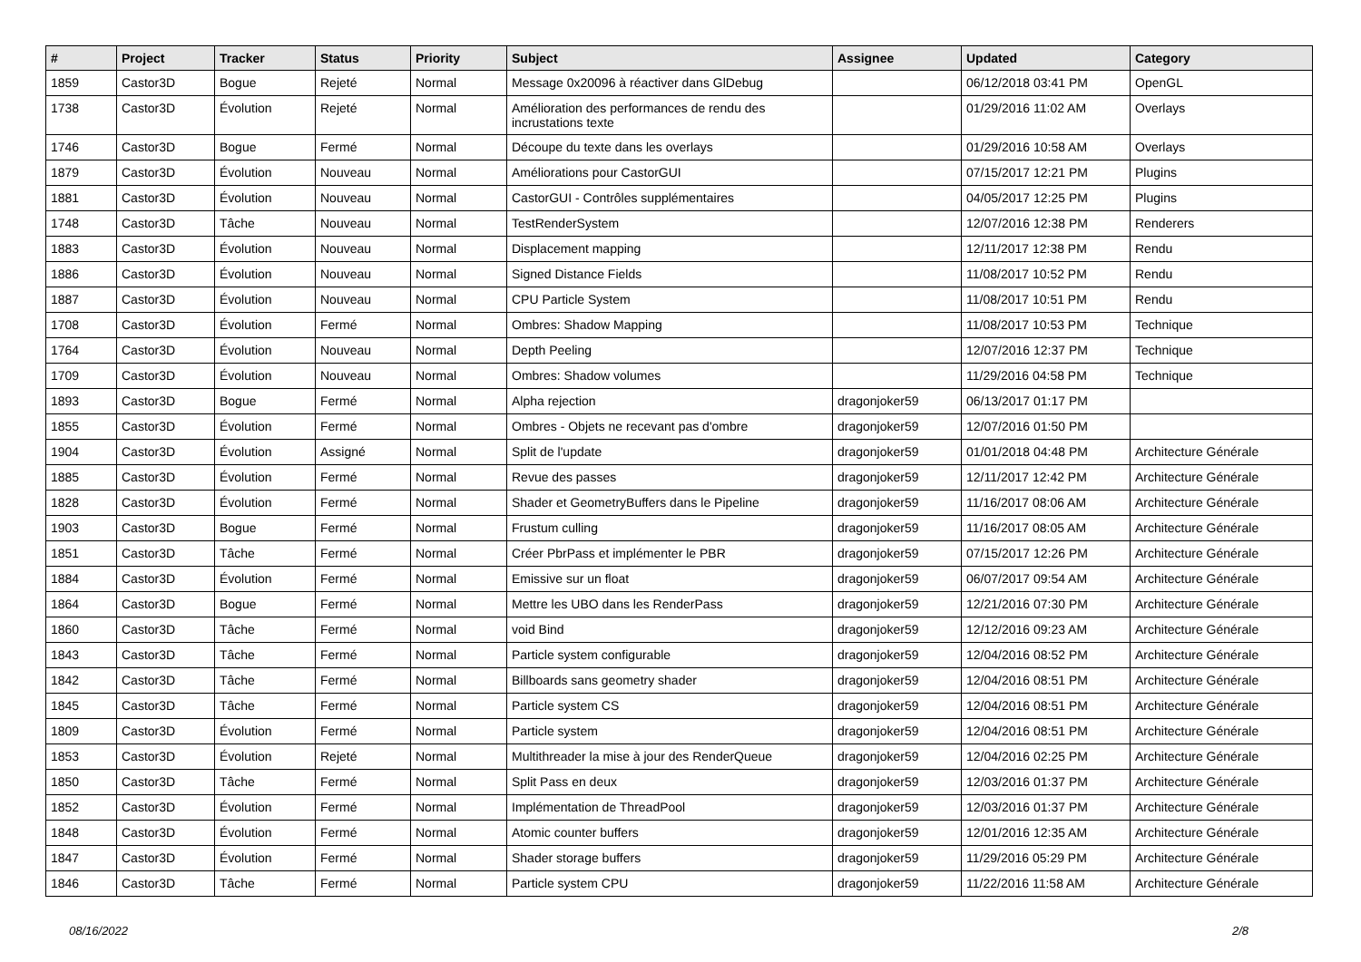| # | Project | Tracker | Status | Priority | Subject | Assignee | Updated | Category |
| --- | --- | --- | --- | --- | --- | --- | --- | --- |
| 1859 | Castor3D | Bogue | Rejeté | Normal | Message 0x20096 à réactiver dans GlDebug | | 06/12/2018 03:41 PM | OpenGL |
| 1738 | Castor3D | Évolution | Rejeté | Normal | Amélioration des performances de rendu des incrustations texte | | 01/29/2016 11:02 AM | Overlays |
| 1746 | Castor3D | Bogue | Fermé | Normal | Découpe du texte dans les overlays | | 01/29/2016 10:58 AM | Overlays |
| 1879 | Castor3D | Évolution | Nouveau | Normal | Améliorations pour CastorGUI | | 07/15/2017 12:21 PM | Plugins |
| 1881 | Castor3D | Évolution | Nouveau | Normal | CastorGUI - Contrôles supplémentaires | | 04/05/2017 12:25 PM | Plugins |
| 1748 | Castor3D | Tâche | Nouveau | Normal | TestRenderSystem | | 12/07/2016 12:38 PM | Renderers |
| 1883 | Castor3D | Évolution | Nouveau | Normal | Displacement mapping | | 12/11/2017 12:38 PM | Rendu |
| 1886 | Castor3D | Évolution | Nouveau | Normal | Signed Distance Fields | | 11/08/2017 10:52 PM | Rendu |
| 1887 | Castor3D | Évolution | Nouveau | Normal | CPU Particle System | | 11/08/2017 10:51 PM | Rendu |
| 1708 | Castor3D | Évolution | Fermé | Normal | Ombres: Shadow Mapping | | 11/08/2017 10:53 PM | Technique |
| 1764 | Castor3D | Évolution | Nouveau | Normal | Depth Peeling | | 12/07/2016 12:37 PM | Technique |
| 1709 | Castor3D | Évolution | Nouveau | Normal | Ombres: Shadow volumes | | 11/29/2016 04:58 PM | Technique |
| 1893 | Castor3D | Bogue | Fermé | Normal | Alpha rejection | dragonjoker59 | 06/13/2017 01:17 PM | |
| 1855 | Castor3D | Évolution | Fermé | Normal | Ombres - Objets ne recevant pas d'ombre | dragonjoker59 | 12/07/2016 01:50 PM | |
| 1904 | Castor3D | Évolution | Assigné | Normal | Split de l'update | dragonjoker59 | 01/01/2018 04:48 PM | Architecture Générale |
| 1885 | Castor3D | Évolution | Fermé | Normal | Revue des passes | dragonjoker59 | 12/11/2017 12:42 PM | Architecture Générale |
| 1828 | Castor3D | Évolution | Fermé | Normal | Shader et GeometryBuffers dans le Pipeline | dragonjoker59 | 11/16/2017 08:06 AM | Architecture Générale |
| 1903 | Castor3D | Bogue | Fermé | Normal | Frustum culling | dragonjoker59 | 11/16/2017 08:05 AM | Architecture Générale |
| 1851 | Castor3D | Tâche | Fermé | Normal | Créer PbrPass et implémenter le PBR | dragonjoker59 | 07/15/2017 12:26 PM | Architecture Générale |
| 1884 | Castor3D | Évolution | Fermé | Normal | Emissive sur un float | dragonjoker59 | 06/07/2017 09:54 AM | Architecture Générale |
| 1864 | Castor3D | Bogue | Fermé | Normal | Mettre les UBO dans les RenderPass | dragonjoker59 | 12/21/2016 07:30 PM | Architecture Générale |
| 1860 | Castor3D | Tâche | Fermé | Normal | void Bind | dragonjoker59 | 12/12/2016 09:23 AM | Architecture Générale |
| 1843 | Castor3D | Tâche | Fermé | Normal | Particle system configurable | dragonjoker59 | 12/04/2016 08:52 PM | Architecture Générale |
| 1842 | Castor3D | Tâche | Fermé | Normal | Billboards sans geometry shader | dragonjoker59 | 12/04/2016 08:51 PM | Architecture Générale |
| 1845 | Castor3D | Tâche | Fermé | Normal | Particle system CS | dragonjoker59 | 12/04/2016 08:51 PM | Architecture Générale |
| 1809 | Castor3D | Évolution | Fermé | Normal | Particle system | dragonjoker59 | 12/04/2016 08:51 PM | Architecture Générale |
| 1853 | Castor3D | Évolution | Rejeté | Normal | Multithreader la mise à jour des RenderQueue | dragonjoker59 | 12/04/2016 02:25 PM | Architecture Générale |
| 1850 | Castor3D | Tâche | Fermé | Normal | Split Pass en deux | dragonjoker59 | 12/03/2016 01:37 PM | Architecture Générale |
| 1852 | Castor3D | Évolution | Fermé | Normal | Implémentation de ThreadPool | dragonjoker59 | 12/03/2016 01:37 PM | Architecture Générale |
| 1848 | Castor3D | Évolution | Fermé | Normal | Atomic counter buffers | dragonjoker59 | 12/01/2016 12:35 AM | Architecture Générale |
| 1847 | Castor3D | Évolution | Fermé | Normal | Shader storage buffers | dragonjoker59 | 11/29/2016 05:29 PM | Architecture Générale |
| 1846 | Castor3D | Tâche | Fermé | Normal | Particle system CPU | dragonjoker59 | 11/22/2016 11:58 AM | Architecture Générale |
08/16/2022 2/8